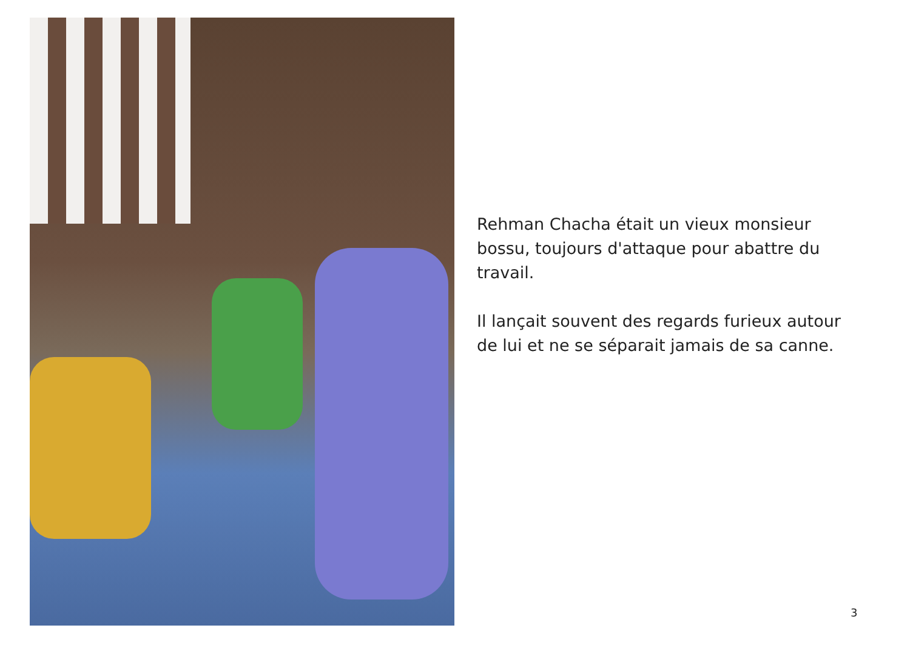Rehman Chacha était un vieux monsieur bossu, toujours d'attaque pour abattre du travail.
Il lançait souvent des regards furieux autour de lui et ne se séparait jamais de sa canne.
3